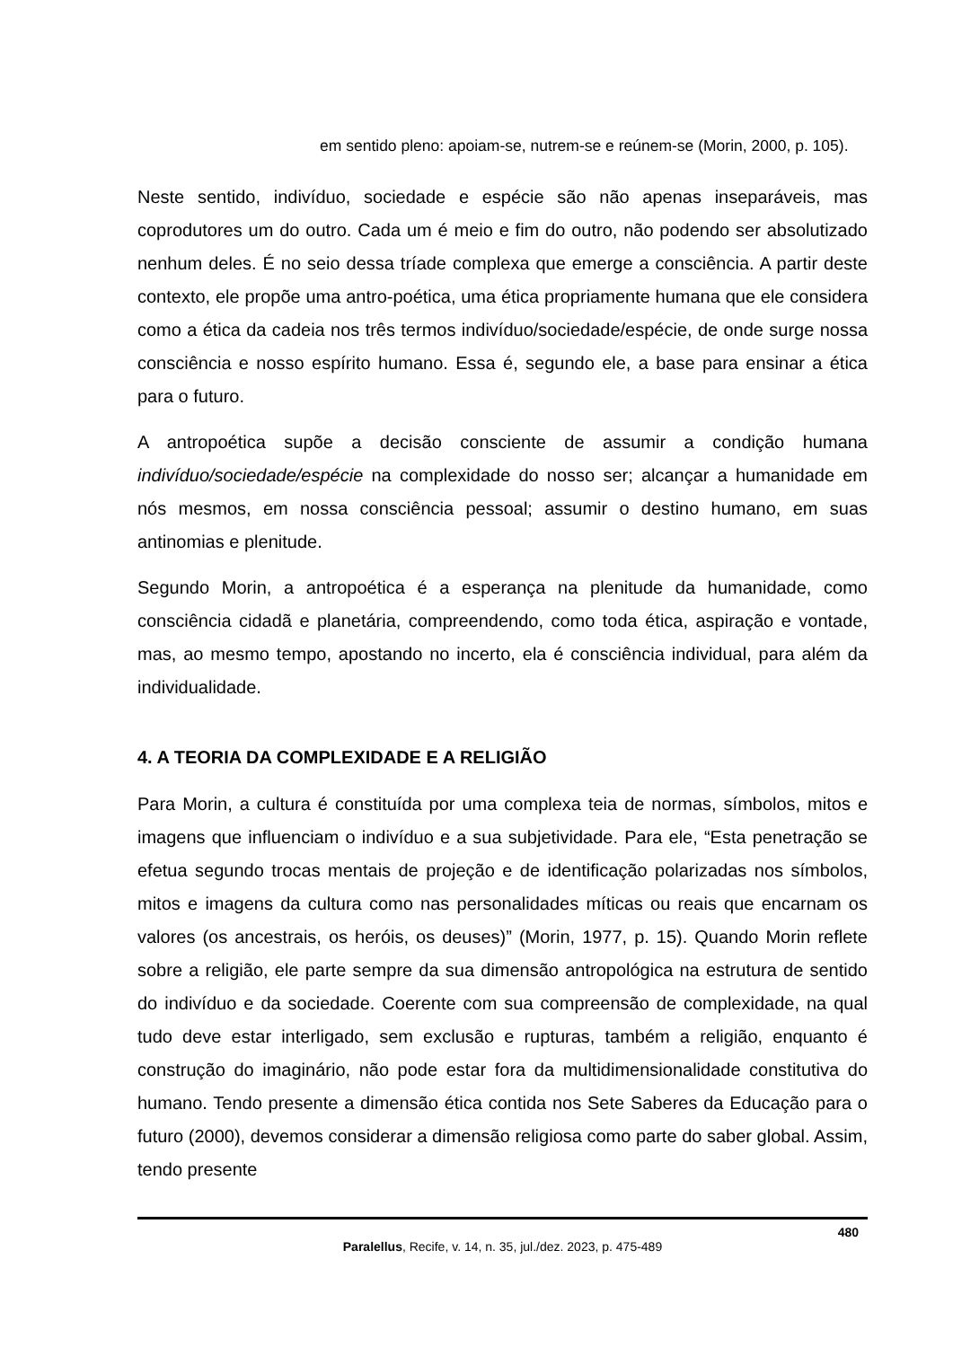em sentido pleno: apoiam-se, nutrem-se e reúnem-se (Morin, 2000, p. 105).
Neste sentido, indivíduo, sociedade e espécie são não apenas inseparáveis, mas coprodutores um do outro. Cada um é meio e fim do outro, não podendo ser absolutizado nenhum deles. É no seio dessa tríade complexa que emerge a consciência. A partir deste contexto, ele propõe uma antro-poética, uma ética propriamente humana que ele considera como a ética da cadeia nos três termos indivíduo/sociedade/espécie, de onde surge nossa consciência e nosso espírito humano. Essa é, segundo ele, a base para ensinar a ética para o futuro.
A antropoética supõe a decisão consciente de assumir a condição humana indivíduo/sociedade/espécie na complexidade do nosso ser; alcançar a humanidade em nós mesmos, em nossa consciência pessoal; assumir o destino humano, em suas antinomias e plenitude.
Segundo Morin, a antropoética é a esperança na plenitude da humanidade, como consciência cidadã e planetária, compreendendo, como toda ética, aspiração e vontade, mas, ao mesmo tempo, apostando no incerto, ela é consciência individual, para além da individualidade.
4. A TEORIA DA COMPLEXIDADE E A RELIGIÃO
Para Morin, a cultura é constituída por uma complexa teia de normas, símbolos, mitos e imagens que influenciam o indivíduo e a sua subjetividade. Para ele, “Esta penetração se efetua segundo trocas mentais de projeção e de identificação polarizadas nos símbolos, mitos e imagens da cultura como nas personalidades míticas ou reais que encarnam os valores (os ancestrais, os heróis, os deuses)” (Morin, 1977, p. 15). Quando Morin reflete sobre a religião, ele parte sempre da sua dimensão antropológica na estrutura de sentido do indivíduo e da sociedade. Coerente com sua compreensão de complexidade, na qual tudo deve estar interligado, sem exclusão e rupturas, também a religião, enquanto é construção do imaginário, não pode estar fora da multidimensionalidade constitutiva do humano. Tendo presente a dimensão ética contida nos Sete Saberes da Educação para o futuro (2000), devemos considerar a dimensão religiosa como parte do saber global. Assim, tendo presente
480
Paralellus, Recife, v. 14, n. 35, jul./dez. 2023, p. 475-489